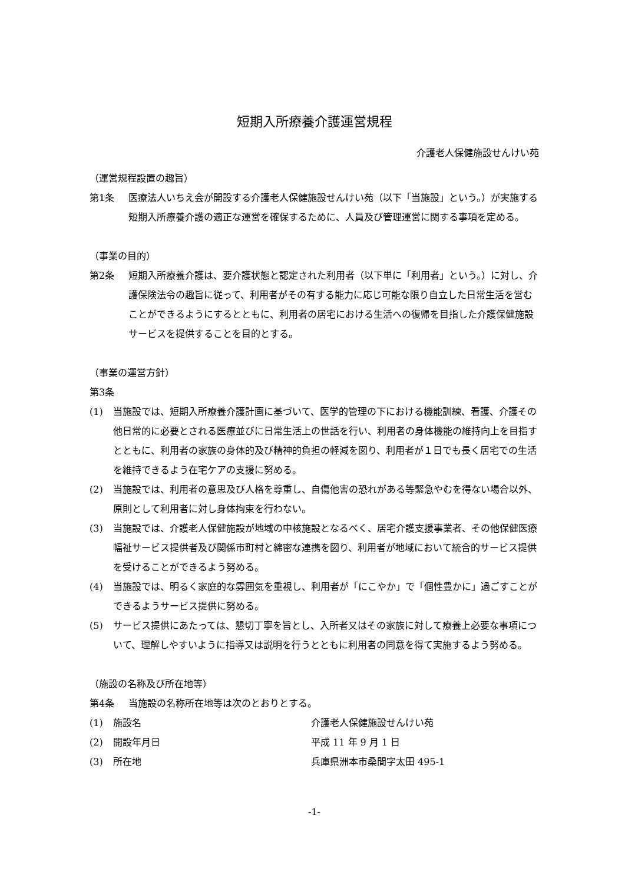短期入所療養介護運営規程
介護老人保健施設せんけい苑
（運営規程設置の趣旨）
第1条 医療法人いちえ会が開設する介護老人保健施設せんけい苑（以下「当施設」という。）が実施する短期入所療養介護の適正な運営を確保するために、人員及び管理運営に関する事項を定める。
（事業の目的）
第2条 短期入所療養介護は、要介護状態と認定された利用者（以下単に「利用者」という。）に対し、介護保険法令の趣旨に従って、利用者がその有する能力に応じ可能な限り自立した日常生活を営むことができるようにするとともに、利用者の居宅における生活への復帰を目指した介護保健施設サービスを提供することを目的とする。
（事業の運営方針）
第3条
(1) 当施設では、短期入所療養介護計画に基づいて、医学的管理の下における機能訓練、看護、介護その他日常的に必要とされる医療並びに日常生活上の世話を行い、利用者の身体機能の維持向上を目指すとともに、利用者の家族の身体的及び精神的負担の軽減を図り、利用者が１日でも長く居宅での生活を維持できるよう在宅ケアの支援に努める。
(2) 当施設では、利用者の意思及び人格を尊重し、自傷他害の恐れがある等緊急やむを得ない場合以外、原則として利用者に対し身体拘束を行わない。
(3) 当施設では、介護老人保健施設が地域の中核施設となるべく、居宅介護支援事業者、その他保健医療幅祉サービス提供者及び関係市町村と綿密な連携を図り、利用者が地域において統合的サービス提供を受けることができるよう努める。
(4) 当施設では、明るく家庭的な雰囲気を重視し、利用者が「にこやか」で「個性豊かに」過ごすことができるようサービス提供に努める。
(5) サービス提供にあたっては、懇切丁寧を旨とし、入所者又はその家族に対して療養上必要な事項について、理解しやすいように指導又は説明を行うとともに利用者の同意を得て実施するよう努める。
（施設の名称及び所在地等）
第4条 当施設の名称所在地等は次のとおりとする。
(1) 施設名 介護老人保健施設せんけい苑
(2) 開設年月日 平成 11 年 9 月 1 日
(3) 所在地 兵庫県洲本市桑間字太田 495-1
-1-